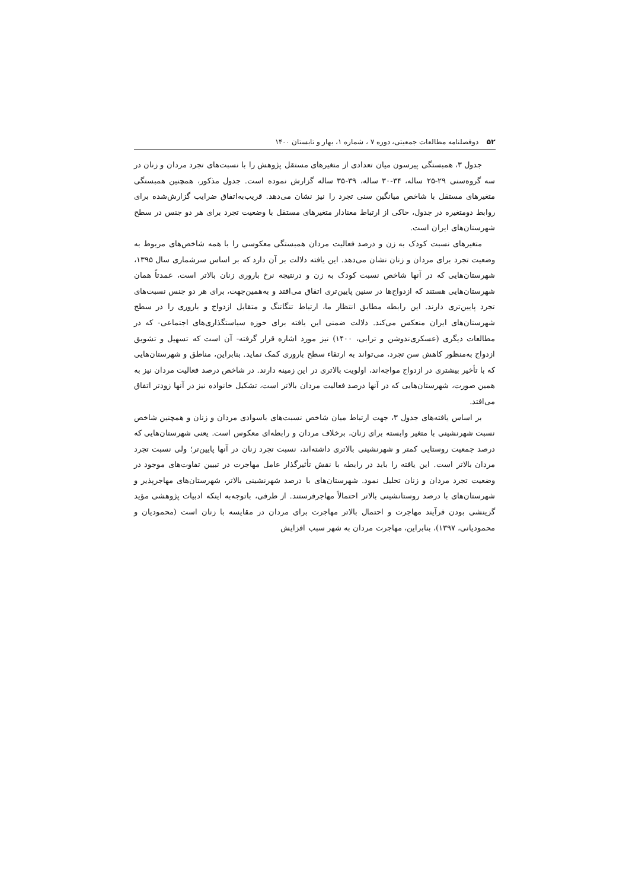۵۲ دوفصلنامه مطالعات جمعیتی، دوره ۷ ، شماره ۱، بهار و تابستان ۱۴۰۰
جدول ۳، همبستگی پیرسون میان تعدادی از متغیرهای مستقل پژوهش را با نسبت‌های تجرد مردان و زنان در سه گروه‌سنی ۲۹-۲۵ ساله، ۳۴-۳۰ ساله، ۳۹-۳۵ ساله گزارش نموده است. جدول مذکور، همچنین همبستگی متغیرهای مستقل با شاخص میانگین سنی تجرد را نیز نشان می‌دهد. قریب‌به‌اتفاق ضرایب گزارش‌شده برای روابط دومتغیره در جدول، حاکی از ارتباط معنادار متغیرهای مستقل با وضعیت تجرد برای هر دو جنس در سطح شهرستان‌های ایران است.
متغیرهای نسبت کودک به زن و درصد فعالیت مردان همبستگی معکوسی را با همه شاخص‌های مربوط به وضعیت تجرد برای مردان و زنان نشان می‌دهد. این یافته دلالت بر آن دارد که بر اساس سرشماری سال ۱۳۹۵، شهرستان‌هایی که در آنها شاخص نسبت کودک به زن و درنتیجه نرخ باروری زنان بالاتر است، عمدتاً همان شهرستان‌هایی هستند که ازدواج‌ها در سنین پایین‌تری اتفاق می‌افتد و به‌همین‌جهت، برای هر دو جنس نسبت‌های تجرد پایین‌تری دارند. این رابطه مطابق انتظار ما، ارتباط تنگاتنگ و متقابل ازدواج و باروری را در سطح شهرستان‌های ایران منعکس می‌کند. دلالت ضمنی این یافته برای حوزه سیاستگذاری‌های اجتماعی- که در مطالعات دیگری (عسکری‌ندوشن و ترابی، ۱۴۰۰) نیز مورد اشاره قرار گرفته- آن است که تسهیل و تشویق ازدواج به‌منظور کاهش سن تجرد، می‌تواند به ارتقاء سطح باروری کمک نماید. بنابراین، مناطق و شهرستان‌هایی که با تأخیر بیشتری در ازدواج مواجه‌اند، اولویت بالاتری در این زمینه دارند. در شاخص درصد فعالیت مردان نیز به همین صورت، شهرستان‌هایی که در آنها درصد فعالیت مردان بالاتر است، تشکیل خانواده نیز در آنها زودتر اتفاق می‌افتد.
بر اساس یافته‌های جدول ۳، جهت ارتباط میان شاخص نسبت‌های باسوادی مردان و زنان و همچنین شاخص نسبت شهرنشینی با متغیر وابسته برای زنان، برخلاف مردان و رابطه‌ای معکوس است. یعنی شهرستان‌هایی که درصد جمعیت روستایی کمتر و شهرنشینی بالاتری داشته‌اند، نسبت تجرد زنان در آنها پایین‌تر؛ ولی نسبت تجرد مردان بالاتر است. این یافته را باید در رابطه با نقش تأثیرگذار عامل مهاجرت در تبیین تفاوت‌های موجود در وضعیت تجرد مردان و زنان تحلیل نمود. شهرستان‌های با درصد شهرنشینی بالاتر، شهرستان‌های مهاجرپذیر و شهرستان‌های با درصد روستانشینی بالاتر احتمالاً مهاجرفرستند. از طرفی، باتوجه‌به اینکه ادبیات پژوهشی مؤید گزینشی بودن فرآیند مهاجرت و احتمال بالاتر مهاجرت برای مردان در مقایسه با زنان است (محمودیان و محمودیانی، ۱۳۹۷)، بنابراین، مهاجرت مردان به شهر سبب افزایش